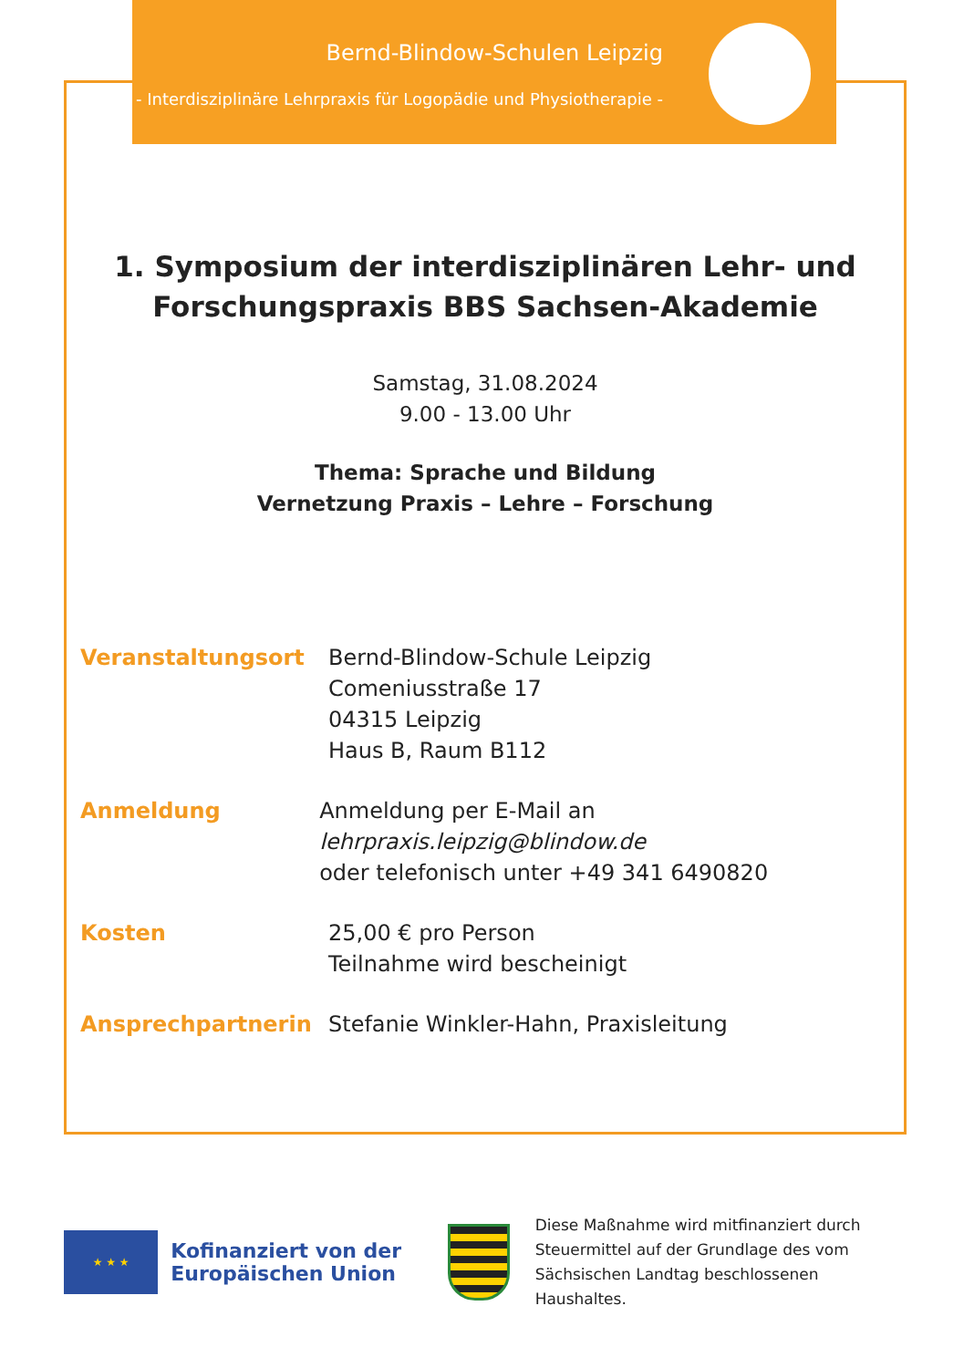Bernd-Blindow-Schulen Leipzig
- Interdisziplinäre Lehrpraxis für Logopädie und Physiotherapie -
1. Symposium der interdisziplinären Lehr- und
Forschungspraxis BBS Sachsen-Akademie
Samstag, 31.08.2024
9.00 - 13.00 Uhr
Thema: Sprache und Bildung
Vernetzung Praxis – Lehre – Forschung
Veranstaltungsort Bernd-Blindow-Schule Leipzig
Comeniusstraße 17
04315 Leipzig
Haus B, Raum B112
Anmeldung Anmeldung per E-Mail an lehrpraxis.leipzig@blindow.de
oder telefonisch unter +49 341 6490820
Kosten 25,00 € pro Person
Teilnahme wird bescheinigt
Ansprechpartnerin Stefanie Winkler-Hahn, Praxisleitung
★ ★ ★
Kofinanziert von der
Europäischen Union
Diese Maßnahme wird mitfinanziert durch
Steuermittel auf der Grundlage des vom
Sächsischen Landtag beschlossenen Haushaltes.